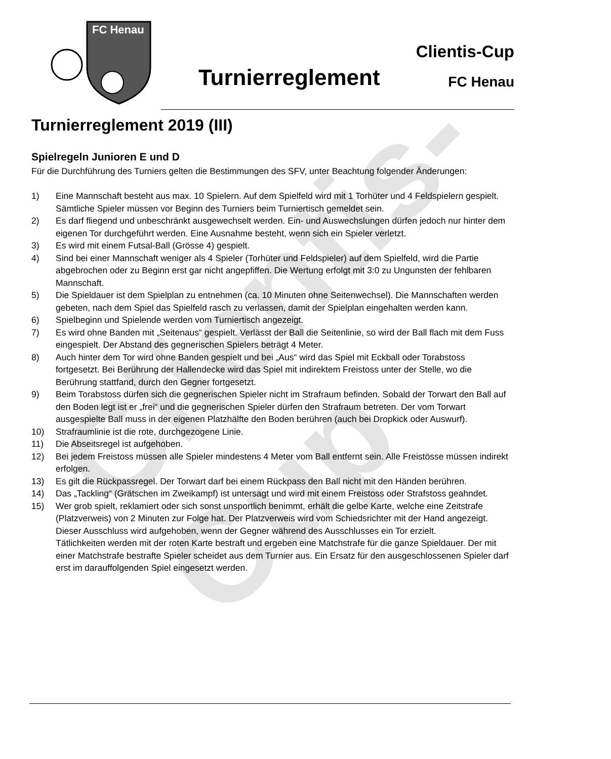Clientis-Cup
FC Henau
Turnierreglement
Clientis-Cup
FC Henau
Turnierreglement 2019 (III)
Spielregeln Junioren E und D
Für die Durchführung des Turniers gelten die Bestimmungen des SFV, unter Beachtung folgender Änderungen:
1) Eine Mannschaft besteht aus max. 10 Spielern. Auf dem Spielfeld wird mit 1 Torhüter und 4 Feldspielern gespielt. Sämtliche Spieler müssen vor Beginn des Turniers beim Turniertisch gemeldet sein.
2) Es darf fliegend und unbeschränkt ausgewechselt werden. Ein- und Auswechslungen dürfen jedoch nur hinter dem eigenen Tor durchgeführt werden. Eine Ausnahme besteht, wenn sich ein Spieler verletzt.
3) Es wird mit einem Futsal-Ball (Grösse 4) gespielt.
4) Sind bei einer Mannschaft weniger als 4 Spieler (Torhüter und Feldspieler) auf dem Spielfeld, wird die Partie abgebrochen oder zu Beginn erst gar nicht angepfiffen. Die Wertung erfolgt mit 3:0 zu Ungunsten der fehlbaren Mannschaft.
5) Die Spieldauer ist dem Spielplan zu entnehmen (ca. 10 Minuten ohne Seitenwechsel). Die Mannschaften werden gebeten, nach dem Spiel das Spielfeld rasch zu verlassen, damit der Spielplan eingehalten werden kann.
6) Spielbeginn und Spielende werden vom Turniertisch angezeigt.
7) Es wird ohne Banden mit „Seitenaus“ gespielt. Verlässt der Ball die Seitenlinie, so wird der Ball flach mit dem Fuss eingespielt. Der Abstand des gegnerischen Spielers beträgt 4 Meter.
8) Auch hinter dem Tor wird ohne Banden gespielt und bei „Aus“ wird das Spiel mit Eckball oder Torabstoss fortgesetzt. Bei Berührung der Hallendecke wird das Spiel mit indirektem Freistoss unter der Stelle, wo die Berührung stattfand, durch den Gegner fortgesetzt.
9) Beim Torabstoss dürfen sich die gegnerischen Spieler nicht im Strafraum befinden. Sobald der Torwart den Ball auf den Boden legt ist er „frei“ und die gegnerischen Spieler dürfen den Strafraum betreten. Der vom Torwart ausgespielte Ball muss in der eigenen Platzhälfte den Boden berühren (auch bei Dropkick oder Auswurf).
10) Strafraumlinie ist die rote, durchgezogene Linie.
11) Die Abseitsregel ist aufgehoben.
12) Bei jedem Freistoss müssen alle Spieler mindestens 4 Meter vom Ball entfernt sein. Alle Freistösse müssen indirekt erfolgen.
13) Es gilt die Rückpassregel. Der Torwart darf bei einem Rückpass den Ball nicht mit den Händen berühren.
14) Das „Tackling“ (Grätschen im Zweikampf) ist untersagt und wird mit einem Freistoss oder Strafstoss geahndet.
15) Wer grob spielt, reklamiert oder sich sonst unsportlich benimmt, erhält die gelbe Karte, welche eine Zeitstrafe (Platzverweis) von 2 Minuten zur Folge hat. Der Platzverweis wird vom Schiedsrichter mit der Hand angezeigt. Dieser Ausschluss wird aufgehoben, wenn der Gegner während des Ausschlusses ein Tor erzielt.
Tätlichkeiten werden mit der roten Karte bestraft und ergeben eine Matchstrafe für die ganze Spieldauer. Der mit einer Matchstrafe bestrafte Spieler scheidet aus dem Turnier aus. Ein Ersatz für den ausgeschlossenen Spieler darf erst im darauffolgenden Spiel eingesetzt werden.